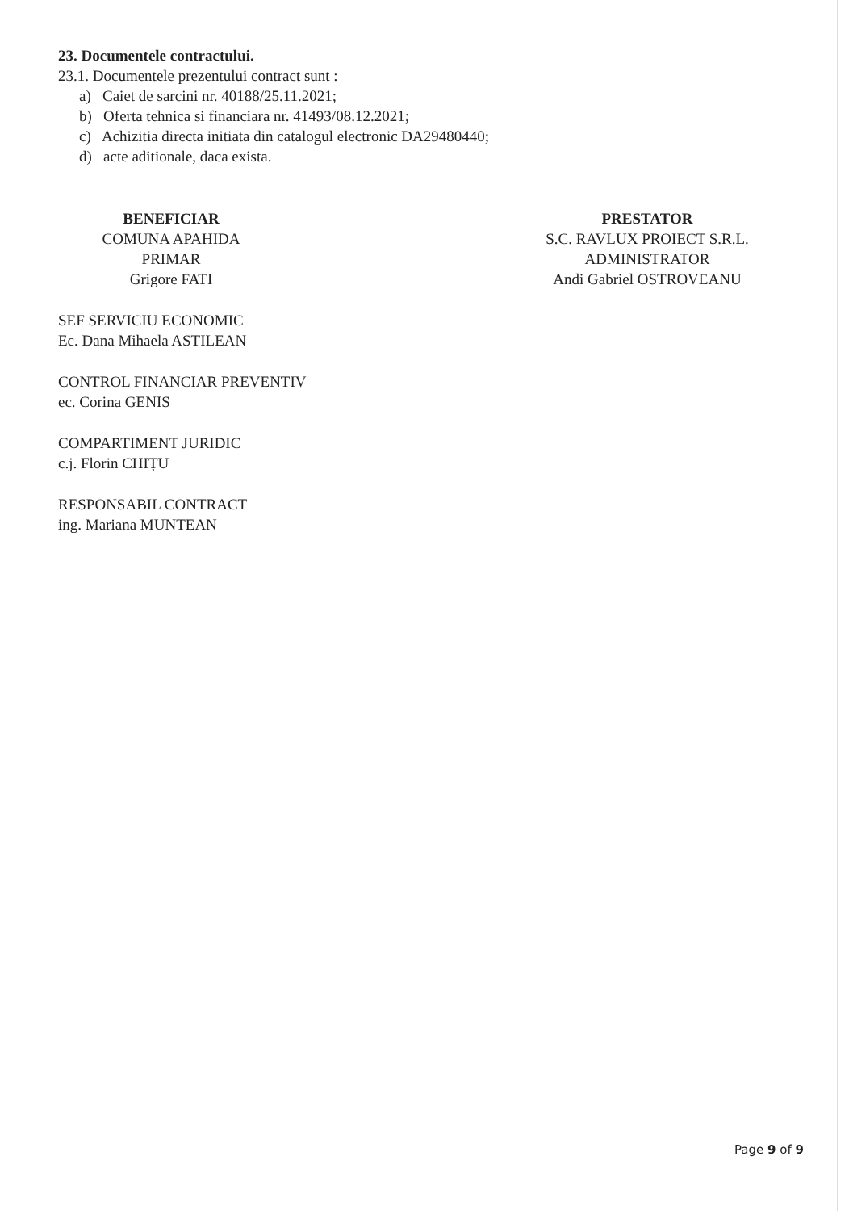23. Documentele contractului.
23.1. Documentele prezentului contract sunt :
a) Caiet de sarcini nr. 40188/25.11.2021;
b) Oferta tehnica si financiara nr. 41493/08.12.2021;
c) Achizitia directa initiata din catalogul electronic DA29480440;
d) acte aditionale, daca exista.
BENEFICIAR
COMUNA APAHIDA
PRIMAR
Grigore FATI
SEF SERVICIU ECONOMIC
Ec. Dana Mihaela ASTILEAN
CONTROL FINANCIAR PREVENTIV
ec. Corina GENIS
COMPARTIMENT JURIDIC
c.j. Florin CHIȚU
RESPONSABIL CONTRACT
ing. Mariana MUNTEAN
PRESTATOR
S.C. RAVLUX PROIECT S.R.L.
ADMINISTRATOR
Andi Gabriel OSTROVEANU
Page 9 of 9